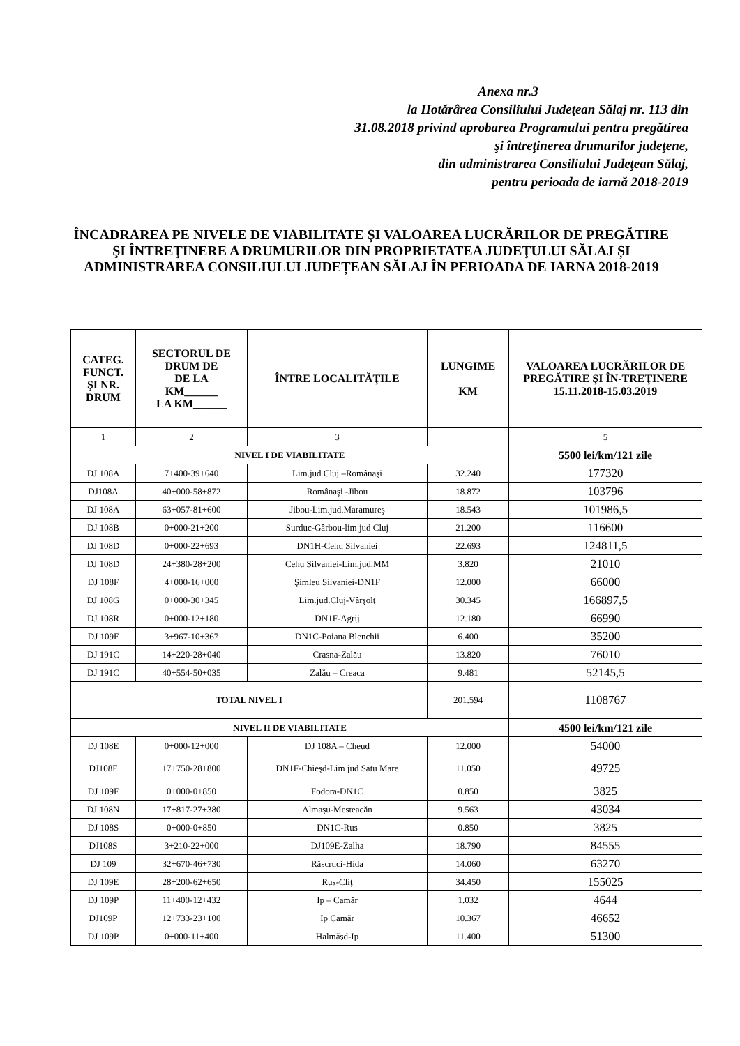Anexa nr.3
la Hotărârea Consiliului Judeţean Sălaj nr. 113 din
31.08.2018 privind aprobarea Programului pentru pregătirea
şi întreţinerea drumurilor judeţene,
din administrarea Consiliului Judeţean Sălaj,
pentru perioada de iarnă 2018-2019
ÎNCADRAREA PE NIVELE DE VIABILITATE ŞI VALOAREA LUCRĂRILOR DE PREGĂTIRE ŞI ÎNTREŢINERE A DRUMURILOR DIN PROPRIETATEA JUDEŢULUI SĂLAJ ȘI ADMINISTRAREA CONSILIULUI JUDEȚEAN SĂLAJ ÎN PERIOADA DE IARNA 2018-2019
| CATEG. FUNCT. ŞI NR. DRUM | SECTORUL DE DRUM DE DE LA KM______ LA KM______ | ÎNTRE LOCALITĂŢILE | LUNGIME KM | VALOAREA LUCRĂRILOR DE PREGĂTIRE ŞI ÎN-TREŢINERE 15.11.2018-15.03.2019 |
| --- | --- | --- | --- | --- |
| 1 | 2 | 3 | | 5 |
| NIVEL I DE VIABILITATE | | | | 5500 lei/km/121 zile |
| DJ 108A | 7+400-39+640 | Lim.jud Cluj –Românaşi | 32.240 | 177320 |
| DJ108A | 40+000-58+872 | Românaşi -Jibou | 18.872 | 103796 |
| DJ 108A | 63+057-81+600 | Jibou-Lim.jud.Maramureş | 18.543 | 101986,5 |
| DJ 108B | 0+000-21+200 | Surduc-Gârbou-lim jud Cluj | 21.200 | 116600 |
| DJ 108D | 0+000-22+693 | DN1H-Cehu Silvaniei | 22.693 | 124811,5 |
| DJ 108D | 24+380-28+200 | Cehu Silvaniei-Lim.jud.MM | 3.820 | 21010 |
| DJ 108F | 4+000-16+000 | Şimleu Silvaniei-DN1F | 12.000 | 66000 |
| DJ 108G | 0+000-30+345 | Lim.jud.Cluj-Vârşolţ | 30.345 | 166897,5 |
| DJ 108R | 0+000-12+180 | DN1F-Agrij | 12.180 | 66990 |
| DJ 109F | 3+967-10+367 | DN1C-Poiana Blenchii | 6.400 | 35200 |
| DJ 191C | 14+220-28+040 | Crasna-Zalău | 13.820 | 76010 |
| DJ 191C | 40+554-50+035 | Zalău – Creaca | 9.481 | 52145,5 |
| TOTAL NIVEL I | | | 201.594 | 1108767 |
| NIVEL II DE VIABILITATE | | | | 4500 lei/km/121 zile |
| DJ 108E | 0+000-12+000 | DJ 108A – Cheud | 12.000 | 54000 |
| DJ108F | 17+750-28+800 | DN1F-Chieşd-Lim jud Satu Mare | 11.050 | 49725 |
| DJ 109F | 0+000-0+850 | Fodora-DN1C | 0.850 | 3825 |
| DJ 108N | 17+817-27+380 | Almaşu-Mesteacăn | 9.563 | 43034 |
| DJ 108S | 0+000-0+850 | DN1C-Rus | 0.850 | 3825 |
| DJ108S | 3+210-22+000 | DJ109E-Zalha | 18.790 | 84555 |
| DJ 109 | 32+670-46+730 | Răscruci-Hida | 14.060 | 63270 |
| DJ 109E | 28+200-62+650 | Rus-Cliţ | 34.450 | 155025 |
| DJ 109P | 11+400-12+432 | Ip – Camăr | 1.032 | 4644 |
| DJ109P | 12+733-23+100 | Ip Camăr | 10.367 | 46652 |
| DJ 109P | 0+000-11+400 | Halmăşd-Ip | 11.400 | 51300 |